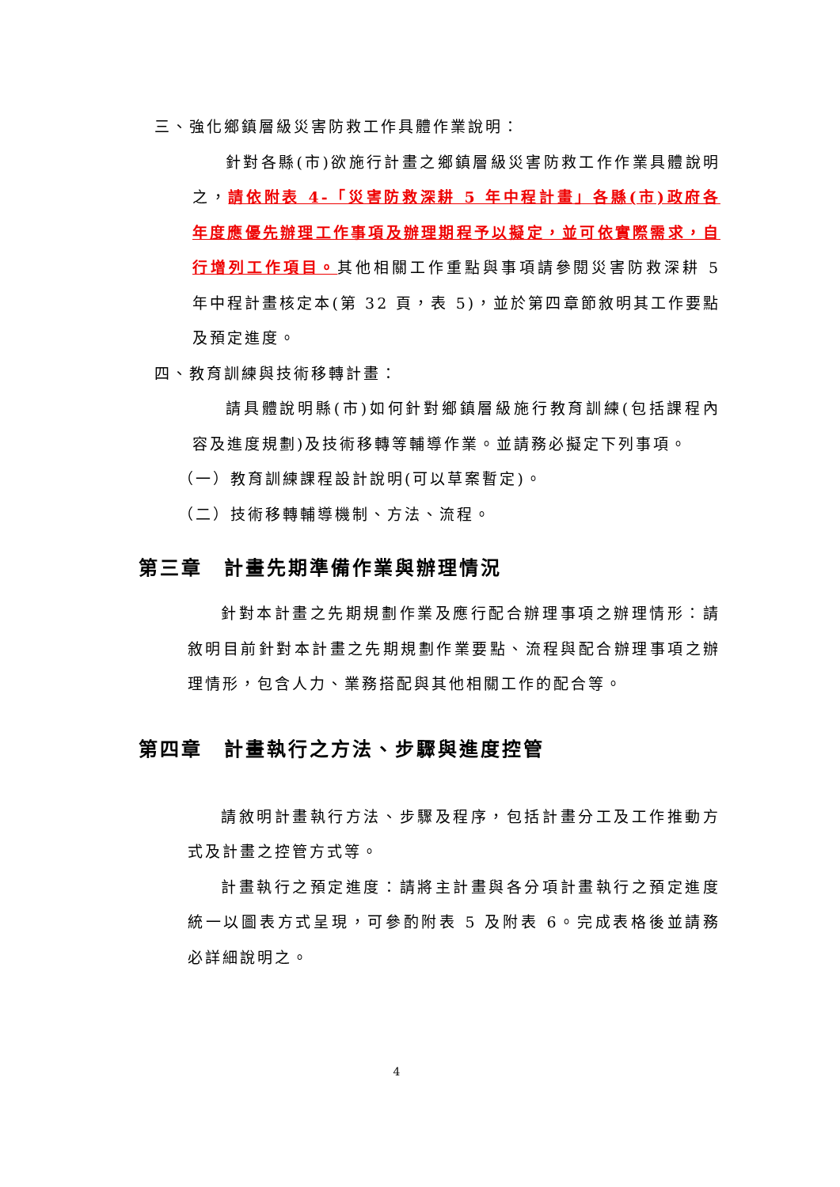三、強化鄉鎮層級災害防救工作具體作業說明：
針對各縣(市)欲施行計畫之鄉鎮層級災害防救工作作業具體說明之，請依附表 4-「災害防救深耕 5 年中程計畫」各縣(市)政府各年度應優先辦理工作事項及辦理期程予以擬定，並可依實際需求，自行增列工作項目。其他相關工作重點與事項請參閱災害防救深耕 5 年中程計畫核定本(第 32 頁，表 5)，並於第四章節敘明其工作要點及預定進度。
四、教育訓練與技術移轉計畫：
請具體說明縣(市)如何針對鄉鎮層級施行教育訓練(包括課程內容及進度規劃)及技術移轉等輔導作業。並請務必擬定下列事項。
（一）教育訓練課程設計說明(可以草案暫定)。
（二）技術移轉輔導機制、方法、流程。
第三章　計畫先期準備作業與辦理情況
針對本計畫之先期規劃作業及應行配合辦理事項之辦理情形：請敘明目前針對本計畫之先期規劃作業要點、流程與配合辦理事項之辦理情形，包含人力、業務搭配與其他相關工作的配合等。
第四章　計畫執行之方法、步驟與進度控管
請敘明計畫執行方法、步驟及程序，包括計畫分工及工作推動方式及計畫之控管方式等。
計畫執行之預定進度：請將主計畫與各分項計畫執行之預定進度統一以圖表方式呈現，可參酌附表 5 及附表 6。完成表格後並請務必詳細說明之。
4